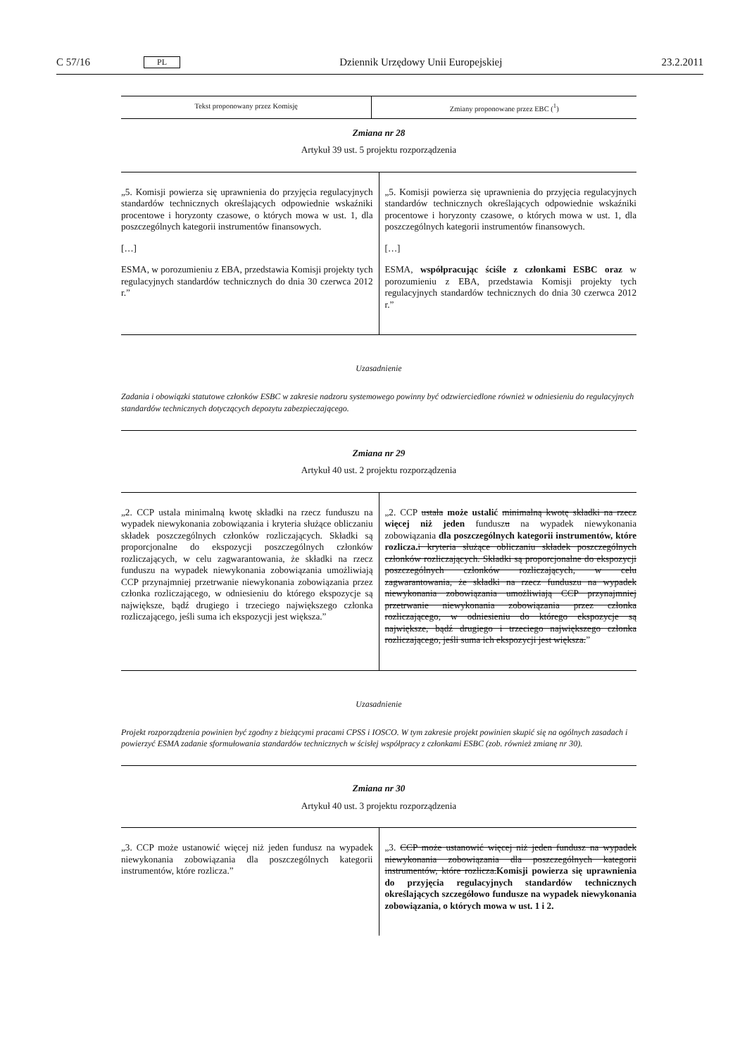C 57/16 PL Dziennik Urzędowy Unii Europejskiej 23.2.2011
| Tekst proponowany przez Komisję | Zmiany proponowane przez EBC (<sup>1</sup>) |
Zmiana nr 28
Artykuł 39 ust. 5 projektu rozporządzenia
| „5. Komisji powierza się uprawnienia do przyjęcia regulacyjnych standardów technicznych określających odpowiednie wskaźniki procentowe i horyzonty czasowe, o których mowa w ust. 1, dla poszczególnych kategorii instrumentów finansowych. […] ESMA, w porozumieniu z EBA, przedstawia Komisji projekty tych regulacyjnych standardów technicznych do dnia 30 czerwca 2012 r.” | „5. Komisji powierza się uprawnienia do przyjęcia regulacyjnych standardów technicznych określających odpowiednie wskaźniki procentowe i horyzonty czasowe, o których mowa w ust. 1, dla poszczególnych kategorii instrumentów finansowych. […] ESMA, współpracując ściśle z członkami ESBC oraz w porozumieniu z EBA, przedstawia Komisji projekty tych regulacyjnych standardów technicznych do dnia 30 czerwca 2012 r.” |
Uzasadnienie
Zadania i obowiązki statutowe członków ESBC w zakresie nadzoru systemowego powinny być odzwierciedlone również w odniesieniu do regulacyjnych standardów technicznych dotyczących depozytu zabezpieczającego.
Zmiana nr 29
Artykuł 40 ust. 2 projektu rozporządzenia
| „2. CCP ustala minimalną kwotę składki na rzecz funduszu na wypadek niewykonania zobowiązania i kryteria służące obliczaniu składek poszczególnych członków rozliczających. Składki są proporcjonalne do ekspozycji poszczególnych członków rozliczających, w celu zagwarantowania, że składki na rzecz funduszu na wypadek niewykonania zobowiązania umożliwiają CCP przynajmniej przetrwanie niewykonania zobowiązania przez członka rozliczającego, w odniesieniu do którego ekspozycje są największe, bądź drugiego i trzeciego największego członka rozliczającego, jeśli suma ich ekspozycji jest większa.” | „2. CCP ustala może ustalić minimalną kwotę składki na rzecz więcej niż jeden fundusz u na wypadek niewykonania zobowiązania dla poszczególnych kategorii instrumentów, które rozlicza. i kryteria służące obliczaniu składek poszczególnych członków rozliczających. Składki są proporcjonalne do ekspozycji poszczególnych członków rozliczających, w celu zagwarantowania, że składki na rzecz funduszu na wypadek niewykonania zobowiązania umożliwiają CCP przynajmniej przetrwanie niewykonania zobowiązania przez członka rozliczającego, w odniesieniu do którego ekspozycje są największe, bądź drugiego i trzeciego największego członka rozliczającego, jeśli suma ich ekspozycji jest większa. ” |
Uzasadnienie
Projekt rozporządzenia powinien być zgodny z bieżącymi pracami CPSS i IOSCO. W tym zakresie projekt powinien skupić się na ogólnych zasadach i powierzyć ESMA zadanie sformułowania standardów technicznych w ścisłej współpracy z członkami ESBC (zob. również zmianę nr 30).
Zmiana nr 30
Artykuł 40 ust. 3 projektu rozporządzenia
| „3. CCP może ustanowić więcej niż jeden fundusz na wypadek niewykonania zobowiązania dla poszczególnych kategorii instrumentów, które rozlicza.” | „3. CCP może ustanowić więcej niż jeden fundusz na wypadek niewykonania zobowiązania dla poszczególnych kategorii instrumentów, które rozlicza. Komisji powierza się uprawnienia do przyjęcia regulacyjnych standardów technicznych określających szczegółowo fundusze na wypadek niewykonania zobowiązania, o których mowa w ust. 1 i 2. |